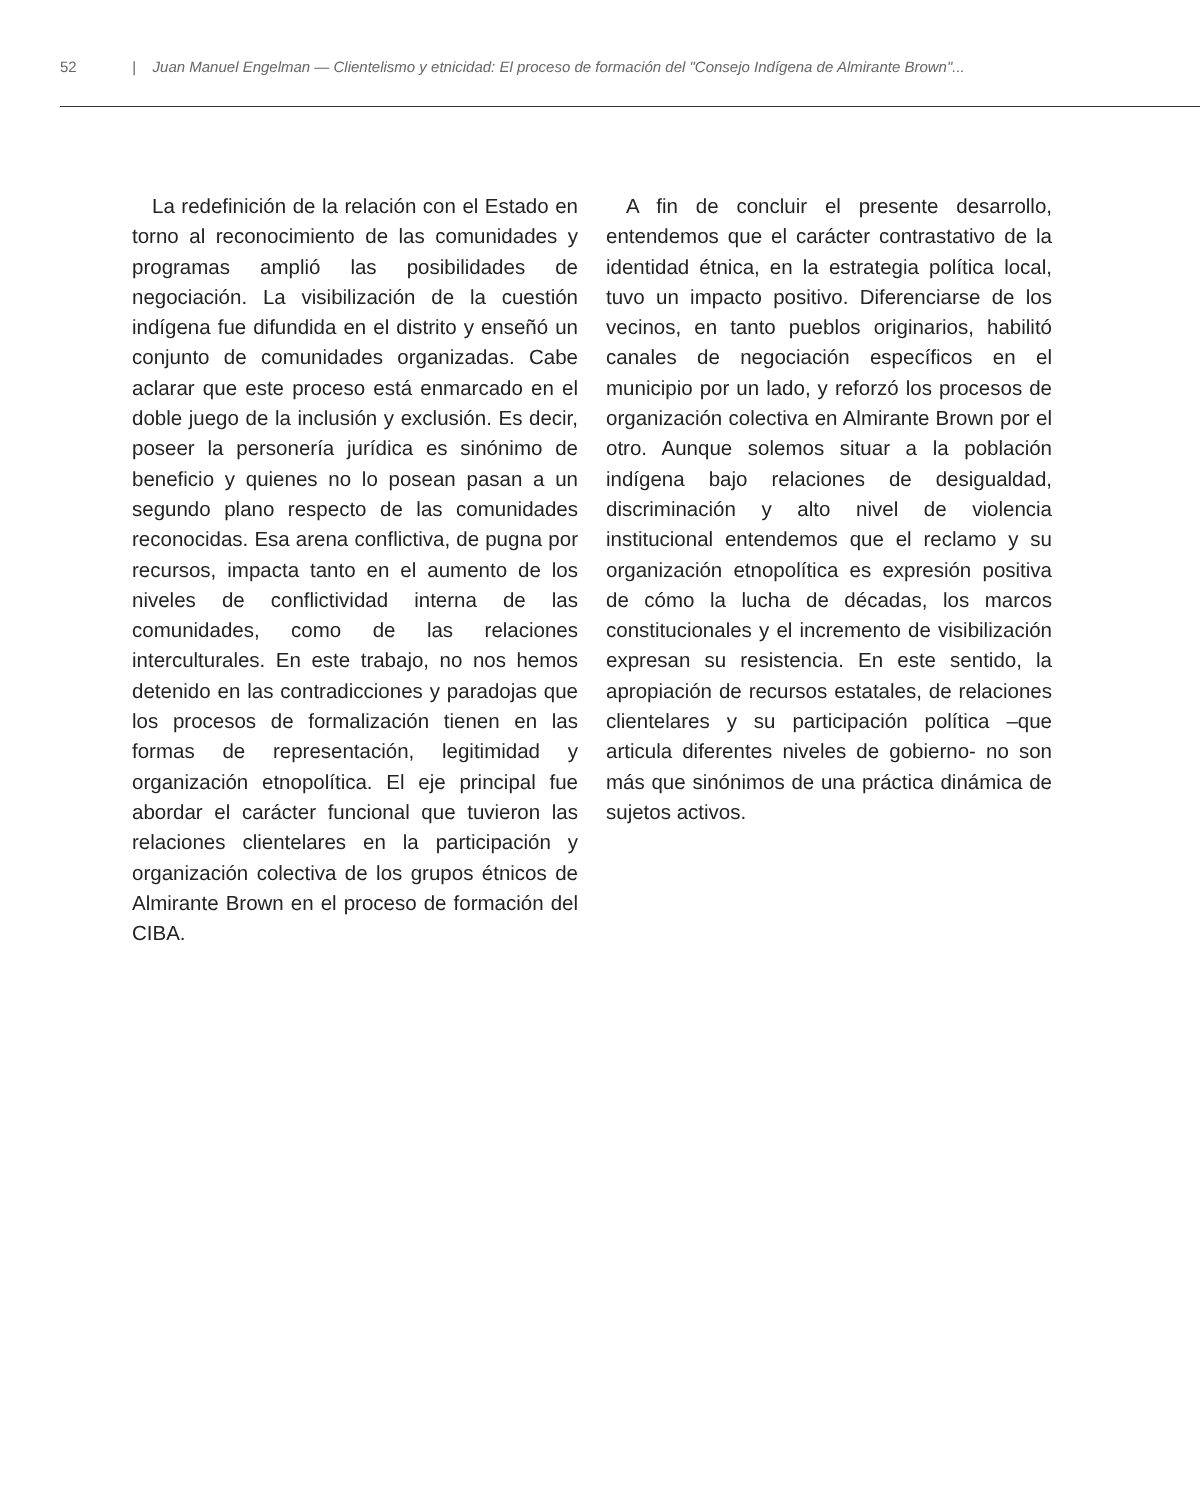52 | Juan Manuel Engelman — Clientelismo y etnicidad: El proceso de formación del "Consejo Indígena de Almirante Brown"...
La redefinición de la relación con el Estado en torno al reconocimiento de las comunidades y programas amplió las posibilidades de negociación. La visibilización de la cuestión indígena fue difundida en el distrito y enseñó un conjunto de comunidades organizadas. Cabe aclarar que este proceso está enmarcado en el doble juego de la inclusión y exclusión. Es decir, poseer la personería jurídica es sinónimo de beneficio y quienes no lo posean pasan a un segundo plano respecto de las comunidades reconocidas. Esa arena conflictiva, de pugna por recursos, impacta tanto en el aumento de los niveles de conflictividad interna de las comunidades, como de las relaciones interculturales. En este trabajo, no nos hemos detenido en las contradicciones y paradojas que los procesos de formalización tienen en las formas de representación, legitimidad y organización etnopolítica. El eje principal fue abordar el carácter funcional que tuvieron las relaciones clientelares en la participación y organización colectiva de los grupos étnicos de Almirante Brown en el proceso de formación del CIBA.
A fin de concluir el presente desarrollo, entendemos que el carácter contrastativo de la identidad étnica, en la estrategia política local, tuvo un impacto positivo. Diferenciarse de los vecinos, en tanto pueblos originarios, habilitó canales de negociación específicos en el municipio por un lado, y reforzó los procesos de organización colectiva en Almirante Brown por el otro. Aunque solemos situar a la población indígena bajo relaciones de desigualdad, discriminación y alto nivel de violencia institucional entendemos que el reclamo y su organización etnopolítica es expresión positiva de cómo la lucha de décadas, los marcos constitucionales y el incremento de visibilización expresan su resistencia. En este sentido, la apropiación de recursos estatales, de relaciones clientelares y su participación política –que articula diferentes niveles de gobierno- no son más que sinónimos de una práctica dinámica de sujetos activos.